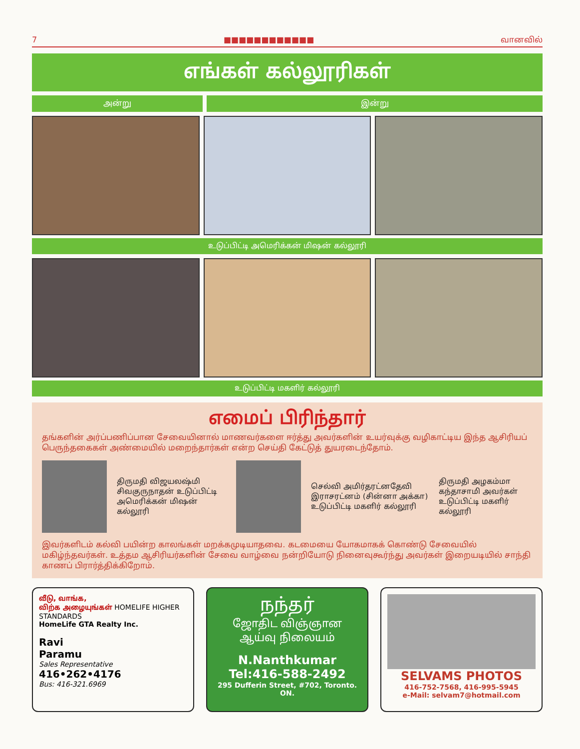7 ■■■■■■■■■■■■ வானவில்
எங்கள் கல்லூரிகள்
அன்று இன்று
உடுப்பிட்டி அமெரிக்கன் மிஷன் கல்லூரி
உடுப்பிட்டி மகளிர் கல்லூரி
எமைப் பிரிந்தார்
தங்களின் அர்ப்பணிப்பான சேவையினால் மாணவர்களை ஈர்த்து அவர்களின் உயர்வுக்கு வழிகாட்டிய இந்த ஆசிரியப் பெருந்தகைகள் அண்மையில் மறைந்தார்கள் என்ற செய்தி கேட்டுத் துயரடைந்தோம்.
திருமதி விஜயலஷ்மி சிவகுருநாதன் உடுப்பிட்டி அமெரிக்கன் மிஷன் கல்லூரி
செல்வி அமிர்தரட்னதேவி இராசரட்னம் (சின்னா அக்கா) உடுப்பிட்டி மகளிர் கல்லூரி
திருமதி அழகம்மா கந்தாசாமி அவர்கள் உடுப்பிட்டி மகளிர் கல்லூரி
இவர்களிடம் கல்வி பயின்ற காலங்கள் மறக்கமுடியாதவை. கடமையை யோகமாகக் கொண்டு சேவையில் மகிழ்ந்தவர்கள். உத்தம ஆசிரியர்களின் சேவை வாழ்வை நன்றியோடு நினைவுகூர்ந்து அவர்கள் இறையடியில் சாந்தி காணப் பிரார்த்திக்கிறோம்.
வீடு, வாங்க,
விற்க அழையுங்கள் HOMELIFE HIGHER STANDARDS
HomeLife GTA Realty Inc.
Ravi
Paramu
Sales Representative
416•262•4176
Bus: 416-321.6969
நந்தர்
ஜோதிட விஞ்ஞான
ஆய்வு நிலையம்
N.Nanthkumar
Tel:416-588-2492
295 Dufferin Street, #702, Toronto. ON.
SELVAMS PHOTOS
416-752-7568, 416-995-5945
e-Mail: selvam7@hotmail.com